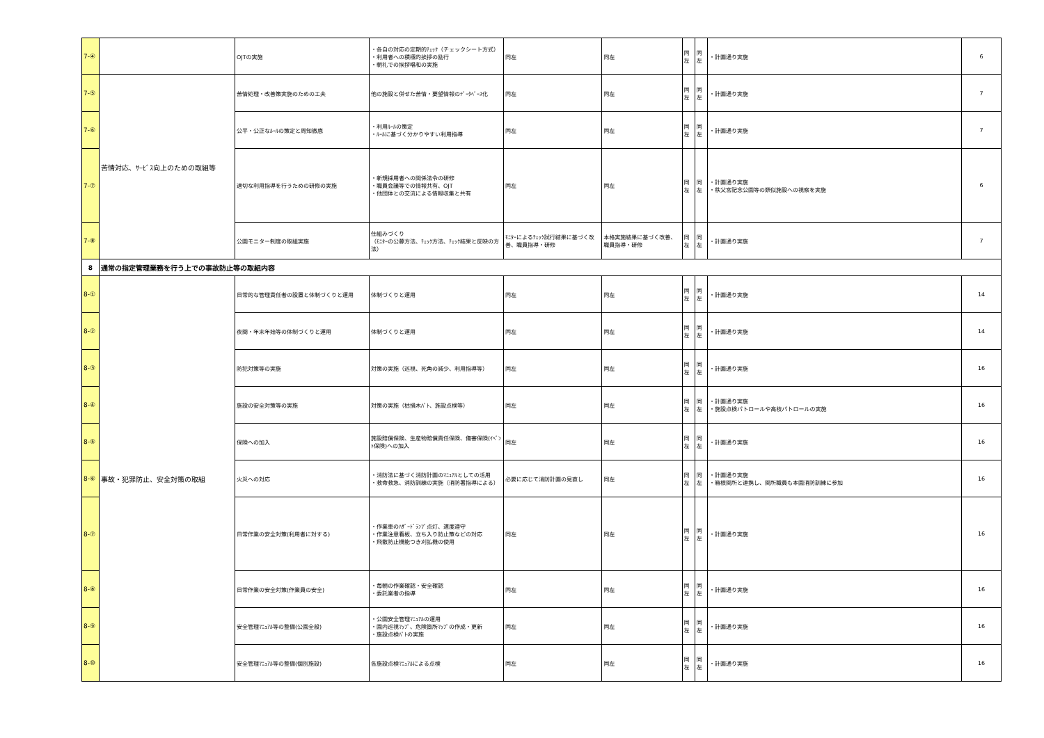| 7-④ | | OJTの実施 | ・各自の対応の定期的ﾁｪｯｸ（チェックシート方式） ・利用者への積極的挨拶の励行 ・朝礼での挨拶唱和の実施 | 同左 | 同左 | 同左 | 同左 | ・計画通り実施 | 6 |
| 7-⑤ | 苦情対応、ｻｰﾋﾞｽ向上のための取組等 | 苦情処理・改善策実施のための工夫 | 他の施設と併せた苦情・要望情報のﾃﾞｰﾀﾍﾞｰｽ化 | 同左 | 同左 | 同左 | 同左 | ・計画通り実施 | 7 |
| 7-⑥ | | 公平・公正なﾙｰﾙの策定と周知徹底 | ・利用ﾙｰﾙの策定 ・ﾙｰﾙに基づく分かりやすい利用指導 | 同左 | 同左 | 同左 | 同左 | ・計画通り実施 | 7 |
| 7-⑦ | | 適切な利用指導を行うための研修の実施 | ・新規採用者への関係法令の研修 ・職員会議等での情報共有、OJT ・他団体との交流による情報収集と共有 | 同左 | 同左 | 同左 | 同左 | ・計画通り実施 ・秩父宮記念公園等の類似施設への視察を実施 | 6 |
| 7-⑧ | | 公園モニター制度の取組実施 | 仕組みづくり （ﾓﾆﾀｰの公募方法、ﾁｪｯｸ方法、ﾁｪｯｸ結果と反映の方法） | ﾓﾆﾀｰによるﾁｪｯｸ試行結果に基づく改善、職員指導・研修 | 本格実施結果に基づく改善、職員指導・研修 | 同左 | 同左 | ・計画通り実施 | 7 |
| 8 | 通常の指定管理業務を行う上での事故防止等の取組内容 | | | | | | | | |
| 8-① | 事故・犯罪防止、安全対策の取組 | 日常的な管理責任者の設置と体制づくりと運用 | 体制づくりと運用 | 同左 | 同左 | 同左 | 同左 | ・計画通り実施 | 14 |
| 8-② | | 夜間・年末年始等の体制づくりと運用 | 体制づくりと運用 | 同左 | 同左 | 同左 | 同左 | ・計画通り実施 | 14 |
| 8-③ | | 防犯対策等の実施 | 対策の実施（巡視、死角の減少、利用指導等） | 同左 | 同左 | 同左 | 同左 | ・計画通り実施 | 16 |
| 8-④ | | 施設の安全対策等の実施 | 対策の実施（枯損木ﾊﾟﾄ、施設点検等） | 同左 | 同左 | 同左 | 同左 | ・計画通り実施 ・施設点検パトロールや高枝パトロールの実施 | 16 |
| 8-⑤ | | 保険への加入 | 施設賠償保険、生産物賠償責任保険、傷害保険(ｲﾍﾞﾝﾄ保険)への加入 | 同左 | 同左 | 同左 | 同左 | ・計画通り実施 | 16 |
| 8-⑥ | | 火災への対応 | ・消防法に基づく消防計画のﾏﾆｭｱﾙとしての活用 ・救命救急、消防訓練の実施（消防署指導による） | 必要に応じて消防計画の見直し | 同左 | 同左 | 同左 | ・計画通り実施 ・箱根関所と連携し、関所職員も本園消防訓練に参加 | 16 |
| 8-⑦ | | 日常作業の安全対策(利用者に対する) | ・作業車のﾊｻﾞｰﾄﾞﾗﾝﾌﾟ点灯、速度遵守 ・作業注意看板、立ち入り防止策などの対応 ・飛散防止機能つき刈払機の使用 | 同左 | 同左 | 同左 | 同左 | ・計画通り実施 | 16 |
| 8-⑧ | | 日常作業の安全対策(作業員の安全) | ・毎朝の作業確認・安全確認 ・委託業者の指導 | 同左 | 同左 | 同左 | 同左 | ・計画通り実施 | 16 |
| 8-⑨ | | 安全管理ﾏﾆｭｱﾙ等の整備(公園全般) | ・公園安全管理ﾏﾆｭｱﾙの運用 ・園内巡視ﾏｯﾌﾟ、危険箇所ﾏｯﾌﾟの作成・更新 ・施設点検ﾊﾟﾄの実施 | 同左 | 同左 | 同左 | 同左 | ・計画通り実施 | 16 |
| 8-⑩ | | 安全管理ﾏﾆｭｱﾙ等の整備(個別施設) | 各施設点検ﾏﾆｭｱﾙによる点検 | 同左 | 同左 | 同左 | 同左 | ・計画通り実施 | 16 |